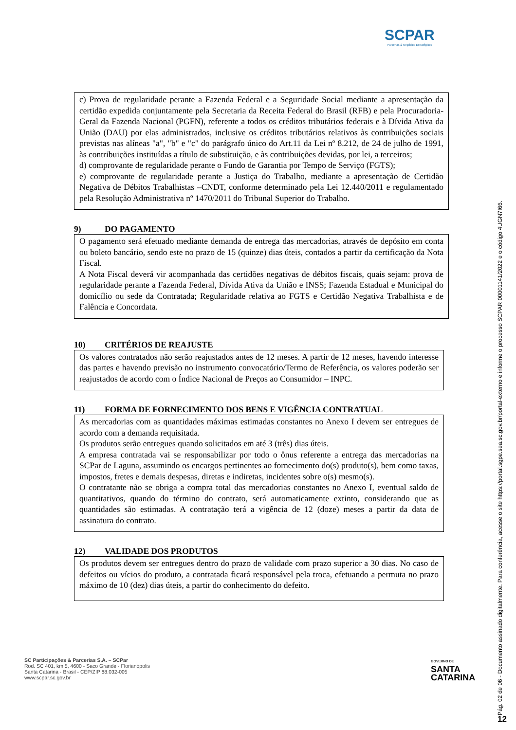SCPAR
Parcerias & Negócios Estratégicos
c) Prova de regularidade perante a Fazenda Federal e a Seguridade Social mediante a apresentação da certidão expedida conjuntamente pela Secretaria da Receita Federal do Brasil (RFB) e pela Procuradoria-Geral da Fazenda Nacional (PGFN), referente a todos os créditos tributários federais e à Dívida Ativa da União (DAU) por elas administrados, inclusive os créditos tributários relativos às contribuições sociais previstas nas alíneas "a", "b" e "c" do parágrafo único do Art.11 da Lei nº 8.212, de 24 de julho de 1991, às contribuições instituídas a título de substituição, e às contribuições devidas, por lei, a terceiros;
d) comprovante de regularidade perante o Fundo de Garantia por Tempo de Serviço (FGTS);
e) comprovante de regularidade perante a Justiça do Trabalho, mediante a apresentação de Certidão Negativa de Débitos Trabalhistas –CNDT, conforme determinado pela Lei 12.440/2011 e regulamentado pela Resolução Administrativa nº 1470/2011 do Tribunal Superior do Trabalho.
9) DO PAGAMENTO
O pagamento será efetuado mediante demanda de entrega das mercadorias, através de depósito em conta ou boleto bancário, sendo este no prazo de 15 (quinze) dias úteis, contados a partir da certificação da Nota Fiscal.
A Nota Fiscal deverá vir acompanhada das certidões negativas de débitos fiscais, quais sejam: prova de regularidade perante a Fazenda Federal, Dívida Ativa da União e INSS; Fazenda Estadual e Municipal do domicílio ou sede da Contratada; Regularidade relativa ao FGTS e Certidão Negativa Trabalhista e de Falência e Concordata.
10) CRITÉRIOS DE REAJUSTE
Os valores contratados não serão reajustados antes de 12 meses. A partir de 12 meses, havendo interesse das partes e havendo previsão no instrumento convocatório/Termo de Referência, os valores poderão ser reajustados de acordo com o Índice Nacional de Preços ao Consumidor – INPC.
11) FORMA DE FORNECIMENTO DOS BENS E VIGÊNCIA CONTRATUAL
As mercadorias com as quantidades máximas estimadas constantes no Anexo I devem ser entregues de acordo com a demanda requisitada.
Os produtos serão entregues quando solicitados em até 3 (três) dias úteis.
A empresa contratada vai se responsabilizar por todo o ônus referente a entrega das mercadorias na SCPar de Laguna, assumindo os encargos pertinentes ao fornecimento do(s) produto(s), bem como taxas, impostos, fretes e demais despesas, diretas e indiretas, incidentes sobre o(s) mesmo(s).
O contratante não se obriga a compra total das mercadorias constantes no Anexo I, eventual saldo de quantitativos, quando do término do contrato, será automaticamente extinto, considerando que as quantidades são estimadas. A contratação terá a vigência de 12 (doze) meses a partir da data de assinatura do contrato.
12) VALIDADE DOS PRODUTOS
Os produtos devem ser entregues dentro do prazo de validade com prazo superior a 30 dias. No caso de defeitos ou vícios do produto, a contratada ficará responsável pela troca, efetuando a permuta no prazo máximo de 10 (dez) dias úteis, a partir do conhecimento do defeito.
SC Participações & Parcerias S.A. – SCPar
Rod. SC 401, km 5, 4600 - Saco Grande - Florianópolis
Santa Catarina - Brasil - CEP/ZIP 88.032-005
www.scpar.sc.gov.br
GOVERNO DE
SANTA
CATARINA
Pág. 02 de 06 - Documento assinado digitalmente. Para conferência, acesse o site https://portal.sgpe.sea.sc.gov.br/portal-externo e informe o processo SCPAR 00001141/2022 e o código 4UGN7I66.
12